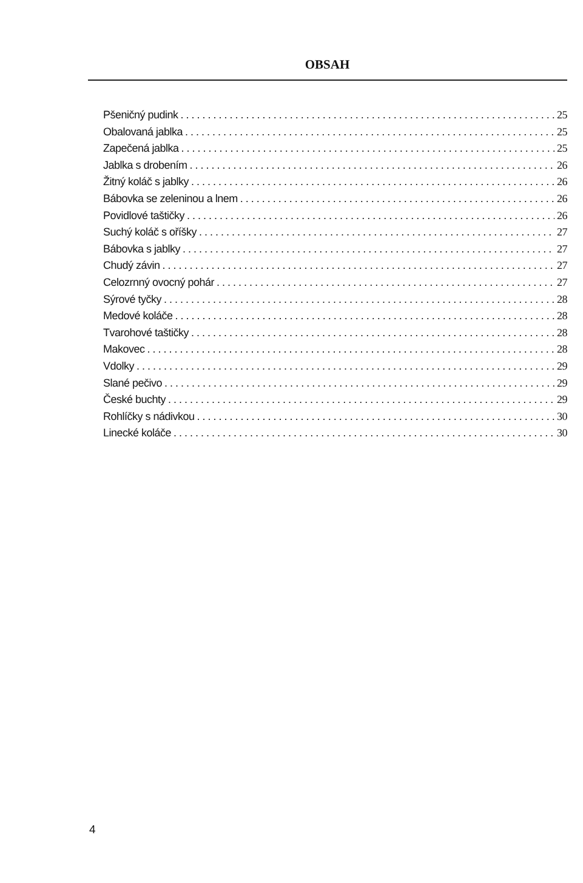OBSAH
Pšeničný pudink 25
Obalovaná jablka 25
Zapečená jablka 25
Jablka s drobením 26
Žitný koláč s jablky 26
Bábovka se zeleninou a lnem 26
Povidlové taštičky 26
Suchý koláč s oříšky 27
Bábovka s jablky 27
Chudý závin 27
Celozrnný ovocný pohár 27
Sýrové tyčky 28
Medové koláče 28
Tvarohové taštičky 28
Makovec 28
Vdolky 29
Slané pečivo 29
České buchty 29
Rohlíčky s nádivkou 30
Linecké koláče 30
4